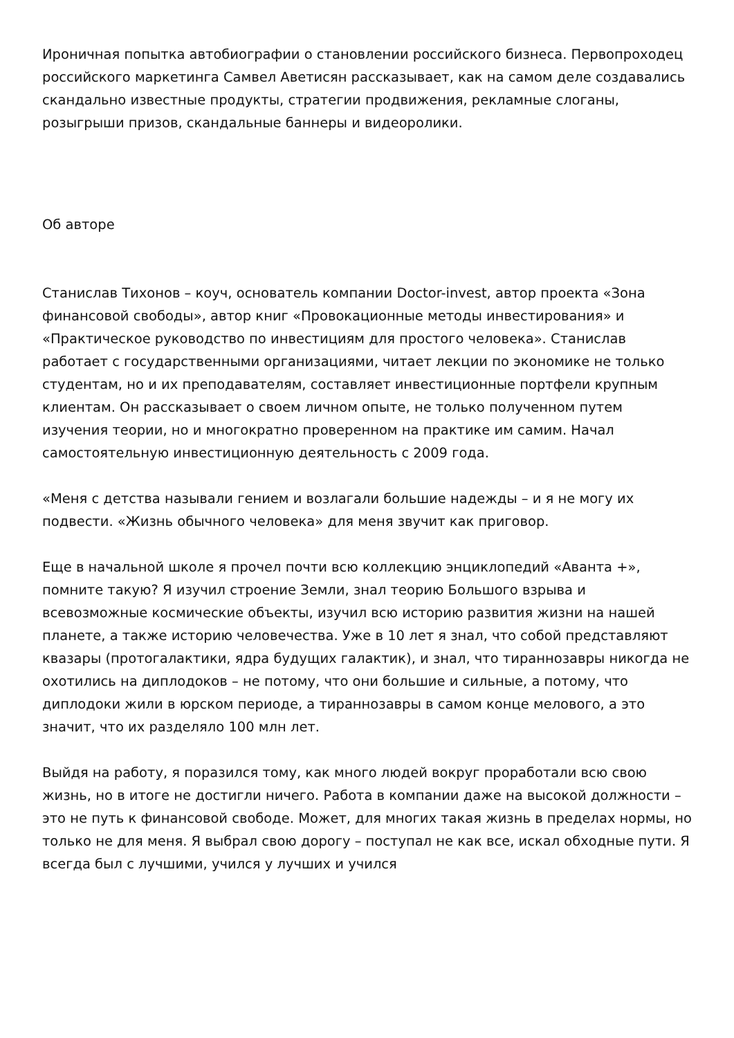Ироничная попытка автобиографии о становлении российского бизнеса. Первопроходец российского маркетинга Самвел Аветисян рассказывает, как на самом деле создавались скандально известные продукты, стратегии продвижения, рекламные слоганы, розыгрыши призов, скандальные баннеры и видеоролики.
Об авторе
Станислав Тихонов – коуч, основатель компании Doctor-invest, автор проекта «Зона финансовой свободы», автор книг «Провокационные методы инвестирования» и «Практическое руководство по инвестициям для простого человека». Станислав работает с государственными организациями, читает лекции по экономике не только студентам, но и их преподавателям, составляет инвестиционные портфели крупным клиентам. Он рассказывает о своем личном опыте, не только полученном путем изучения теории, но и многократно проверенном на практике им самим. Начал самостоятельную инвестиционную деятельность с 2009 года.
«Меня с детства называли гением и возлагали большие надежды – и я не могу их подвести. «Жизнь обычного человека» для меня звучит как приговор.
Еще в начальной школе я прочел почти всю коллекцию энциклопедий «Аванта +», помните такую? Я изучил строение Земли, знал теорию Большого взрыва и всевозможные космические объекты, изучил всю историю развития жизни на нашей планете, а также историю человечества. Уже в 10 лет я знал, что собой представляют квазары (протогалактики, ядра будущих галактик), и знал, что тираннозавры никогда не охотились на диплодоков – не потому, что они большие и сильные, а потому, что диплодоки жили в юрском периоде, а тираннозавры в самом конце мелового, а это значит, что их разделяло 100 млн лет.
Выйдя на работу, я поразился тому, как много людей вокруг проработали всю свою жизнь, но в итоге не достигли ничего. Работа в компании даже на высокой должности – это не путь к финансовой свободе. Может, для многих такая жизнь в пределах нормы, но только не для меня. Я выбрал свою дорогу – поступал не как все, искал обходные пути. Я всегда был с лучшими, учился у лучших и учился